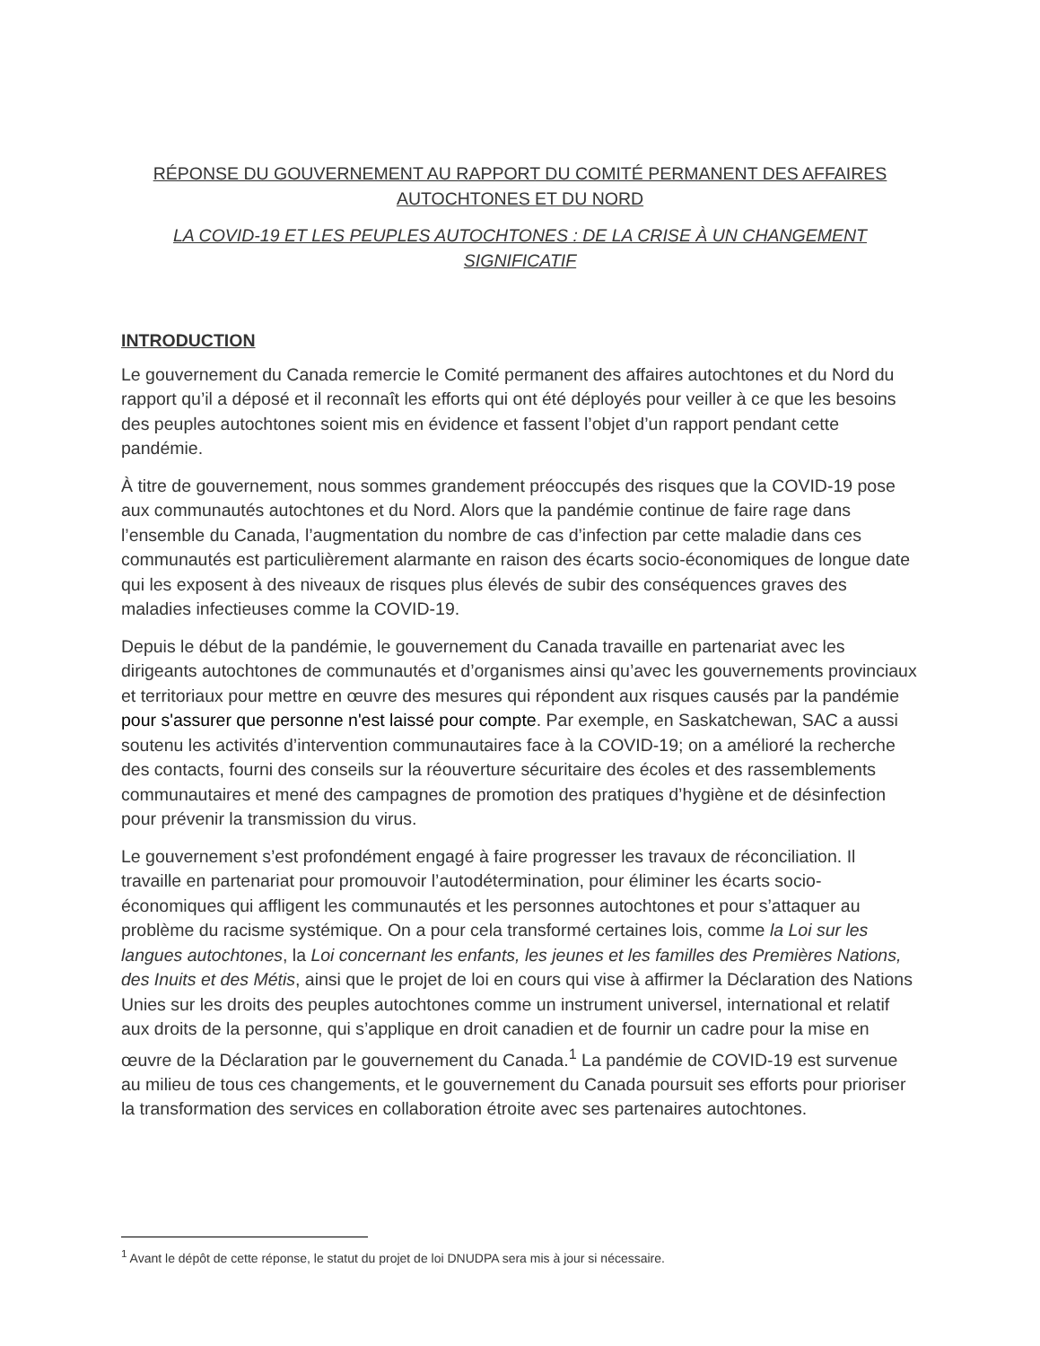RÉPONSE DU GOUVERNEMENT AU RAPPORT DU COMITÉ PERMANENT DES AFFAIRES AUTOCHTONES ET DU NORD
LA COVID-19 ET LES PEUPLES AUTOCHTONES : DE LA CRISE À UN CHANGEMENT SIGNIFICATIF
INTRODUCTION
Le gouvernement du Canada remercie le Comité permanent des affaires autochtones et du Nord du rapport qu’il a déposé et il reconnaît les efforts qui ont été déployés pour veiller à ce que les besoins des peuples autochtones soient mis en évidence et fassent l’objet d’un rapport pendant cette pandémie.
À titre de gouvernement, nous sommes grandement préoccupés des risques que la COVID-19 pose aux communautés autochtones et du Nord. Alors que la pandémie continue de faire rage dans l’ensemble du Canada, l’augmentation du nombre de cas d’infection par cette maladie dans ces communautés est particulièrement alarmante en raison des écarts socio-économiques de longue date qui les exposent à des niveaux de risques plus élevés de subir des conséquences graves des maladies infectieuses comme la COVID-19.
Depuis le début de la pandémie, le gouvernement du Canada travaille en partenariat avec les dirigeants autochtones de communautés et d’organismes ainsi qu’avec les gouvernements provinciaux et territoriaux pour mettre en œuvre des mesures qui répondent aux risques causés par la pandémie pour s'assurer que personne n'est laissé pour compte. Par exemple, en Saskatchewan, SAC a aussi soutenu les activités d’intervention communautaires face à la COVID-19; on a amélioré la recherche des contacts, fourni des conseils sur la réouverture sécuritaire des écoles et des rassemblements communautaires et mené des campagnes de promotion des pratiques d’hygiène et de désinfection pour prévenir la transmission du virus.
Le gouvernement s’est profondément engagé à faire progresser les travaux de réconciliation. Il travaille en partenariat pour promouvoir l’autodétermination, pour éliminer les écarts socio-économiques qui affligent les communautés et les personnes autochtones et pour s’attaquer au problème du racisme systémique. On a pour cela transformé certaines lois, comme la Loi sur les langues autochtones, la Loi concernant les enfants, les jeunes et les familles des Premières Nations, des Inuits et des Métis, ainsi que le projet de loi en cours qui vise à affirmer la Déclaration des Nations Unies sur les droits des peuples autochtones comme un instrument universel, international et relatif aux droits de la personne, qui s’applique en droit canadien et de fournir un cadre pour la mise en œuvre de la Déclaration par le gouvernement du Canada.<sup>1</sup> La pandémie de COVID-19 est survenue au milieu de tous ces changements, et le gouvernement du Canada poursuit ses efforts pour prioriser la transformation des services en collaboration étroite avec ses partenaires autochtones.
<sup>1</sup> Avant le dépôt de cette réponse, le statut du projet de loi DNUDPA sera mis à jour si nécessaire.